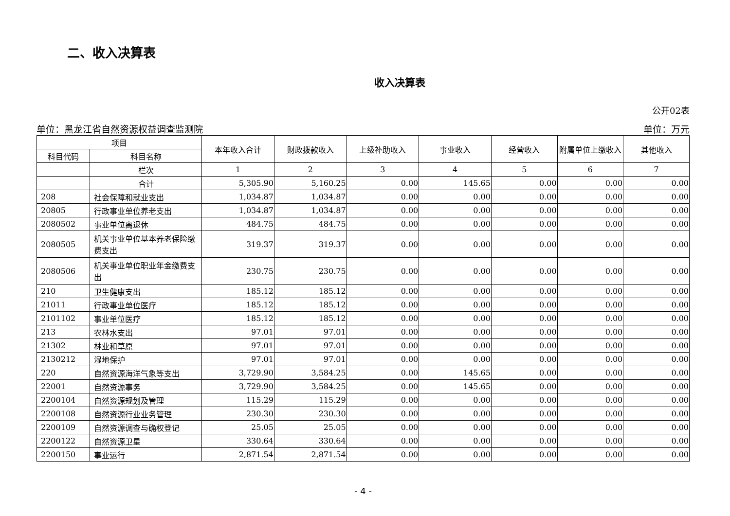二、收入决算表
收入决算表
公开02表
单位：黑龙江省自然资源权益调查监测院 单位：万元
| 项目 | | 本年收入合计 | 财政拨款收入 | 上级补助收入 | 事业收入 | 经营收入 | 附属单位上缴收入 | 其他收入 |
| --- | --- | --- | --- | --- | --- | --- | --- | --- |
| 科目代码 | 科目名称 | | | | | | | |
| | 栏次 | 1 | 2 | 3 | 4 | 5 | 6 | 7 |
| | 合计 | 5,305.90 | 5,160.25 | 0.00 | 145.65 | 0.00 | 0.00 | 0.00 |
| 208 | 社会保障和就业支出 | 1,034.87 | 1,034.87 | 0.00 | 0.00 | 0.00 | 0.00 | 0.00 |
| 20805 | 行政事业单位养老支出 | 1,034.87 | 1,034.87 | 0.00 | 0.00 | 0.00 | 0.00 | 0.00 |
| 2080502 | 事业单位离退休 | 484.75 | 484.75 | 0.00 | 0.00 | 0.00 | 0.00 | 0.00 |
| 2080505 | 机关事业单位基本养老保险缴费支出 | 319.37 | 319.37 | 0.00 | 0.00 | 0.00 | 0.00 | 0.00 |
| 2080506 | 机关事业单位职业年金缴费支出 | 230.75 | 230.75 | 0.00 | 0.00 | 0.00 | 0.00 | 0.00 |
| 210 | 卫生健康支出 | 185.12 | 185.12 | 0.00 | 0.00 | 0.00 | 0.00 | 0.00 |
| 21011 | 行政事业单位医疗 | 185.12 | 185.12 | 0.00 | 0.00 | 0.00 | 0.00 | 0.00 |
| 2101102 | 事业单位医疗 | 185.12 | 185.12 | 0.00 | 0.00 | 0.00 | 0.00 | 0.00 |
| 213 | 农林水支出 | 97.01 | 97.01 | 0.00 | 0.00 | 0.00 | 0.00 | 0.00 |
| 21302 | 林业和草原 | 97.01 | 97.01 | 0.00 | 0.00 | 0.00 | 0.00 | 0.00 |
| 2130212 | 湿地保护 | 97.01 | 97.01 | 0.00 | 0.00 | 0.00 | 0.00 | 0.00 |
| 220 | 自然资源海洋气象等支出 | 3,729.90 | 3,584.25 | 0.00 | 145.65 | 0.00 | 0.00 | 0.00 |
| 22001 | 自然资源事务 | 3,729.90 | 3,584.25 | 0.00 | 145.65 | 0.00 | 0.00 | 0.00 |
| 2200104 | 自然资源规划及管理 | 115.29 | 115.29 | 0.00 | 0.00 | 0.00 | 0.00 | 0.00 |
| 2200108 | 自然资源行业业务管理 | 230.30 | 230.30 | 0.00 | 0.00 | 0.00 | 0.00 | 0.00 |
| 2200109 | 自然资源调查与确权登记 | 25.05 | 25.05 | 0.00 | 0.00 | 0.00 | 0.00 | 0.00 |
| 2200122 | 自然资源卫星 | 330.64 | 330.64 | 0.00 | 0.00 | 0.00 | 0.00 | 0.00 |
| 2200150 | 事业运行 | 2,871.54 | 2,871.54 | 0.00 | 0.00 | 0.00 | 0.00 | 0.00 |
- 4 -